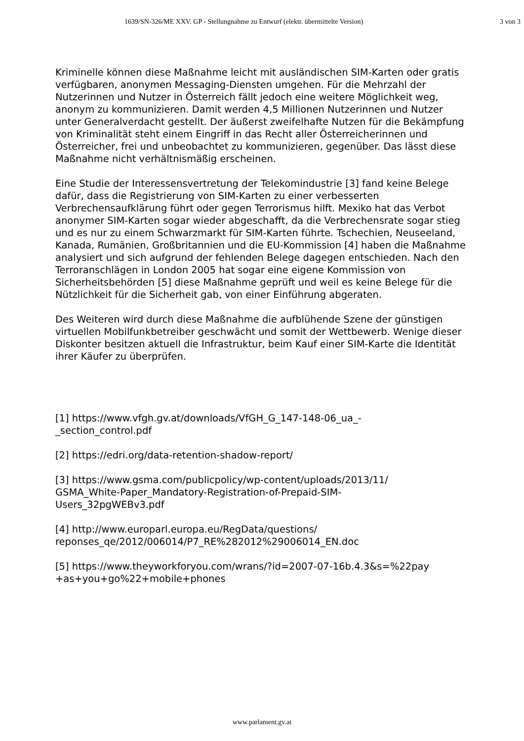1639/SN-326/ME XXV. GP - Stellungnahme zu Entwurf (elektr. übermittelte Version) 3 von 3
Kriminelle können diese Maßnahme leicht mit ausländischen SIM-Karten oder gratis verfügbaren, anonymen Messaging-Diensten umgehen. Für die Mehrzahl der Nutzerinnen und Nutzer in Österreich fällt jedoch eine weitere Möglichkeit weg, anonym zu kommunizieren. Damit werden 4,5 Millionen Nutzerinnen und Nutzer unter Generalverdacht gestellt. Der äußerst zweifelhafte Nutzen für die Bekämpfung von Kriminalität steht einem Eingriff in das Recht aller Österreicherinnen und Österreicher, frei und unbeobachtet zu kommunizieren, gegenüber. Das lässt diese Maßnahme nicht verhältnismäßig erscheinen.
Eine Studie der Interessensvertretung der Telekomindustrie [3] fand keine Belege dafür, dass die Registrierung von SIM-Karten zu einer verbesserten Verbrechensaufklärung führt oder gegen Terrorismus hilft. Mexiko hat das Verbot anonymer SIM-Karten sogar wieder abgeschafft, da die Verbrechensrate sogar stieg und es nur zu einem Schwarzmarkt für SIM-Karten führte. Tschechien, Neuseeland, Kanada, Rumänien, Großbritannien und die EU-Kommission [4] haben die Maßnahme analysiert und sich aufgrund der fehlenden Belege dagegen entschieden. Nach den Terroranschlägen in London 2005 hat sogar eine eigene Kommission von Sicherheitsbehörden [5] diese Maßnahme geprüft und weil es keine Belege für die Nützlichkeit für die Sicherheit gab, von einer Einführung abgeraten.
Des Weiteren wird durch diese Maßnahme die aufblühende Szene der günstigen virtuellen Mobilfunkbetreiber geschwächt und somit der Wettbewerb. Wenige dieser Diskonter besitzen aktuell die Infrastruktur, beim Kauf einer SIM-Karte die Identität ihrer Käufer zu überprüfen.
[1] https://www.vfgh.gv.at/downloads/VfGH_G_147-148-06_ua_-
_section_control.pdf
[2] https://edri.org/data-retention-shadow-report/
[3] https://www.gsma.com/publicpolicy/wp-content/uploads/2013/11/
GSMA_White-Paper_Mandatory-Registration-of-Prepaid-SIM-
Users_32pgWEBv3.pdf
[4] http://www.europarl.europa.eu/RegData/questions/
reponses_qe/2012/006014/P7_RE%282012%29006014_EN.doc
[5] https://www.theyworkforyou.com/wrans/?id=2007-07-16b.4.3&s=%22pay
+as+you+go%22+mobile+phones
www.parlament.gv.at